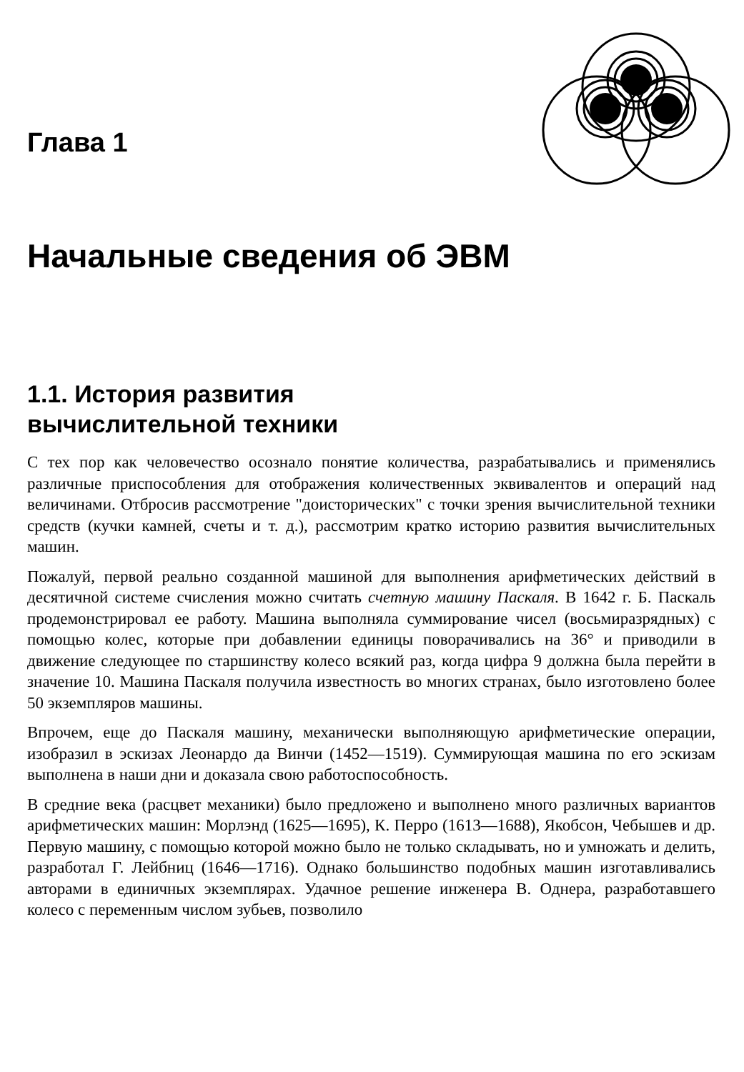Глава 1
Начальные сведения об ЭВМ
1.1. История развития
вычислительной техники
С тех пор как человечество осознало понятие количества, разрабатывались и применялись различные приспособления для отображения количественных эквивалентов и операций над величинами. Отбросив рассмотрение "доисторических" с точки зрения вычислительной техники средств (кучки камней, счеты и т. д.), рассмотрим кратко историю развития вычислительных машин.
Пожалуй, первой реально созданной машиной для выполнения арифметических действий в десятичной системе счисления можно считать счетную машину Паскаля. В 1642 г. Б. Паскаль продемонстрировал ее работу. Машина выполняла суммирование чисел (восьмиразрядных) с помощью колес, которые при добавлении единицы поворачивались на 36° и приводили в движение следующее по старшинству колесо всякий раз, когда цифра 9 должна была перейти в значение 10. Машина Паскаля получила известность во многих странах, было изготовлено более 50 экземпляров машины.
Впрочем, еще до Паскаля машину, механически выполняющую арифметические операции, изобразил в эскизах Леонардо да Винчи (1452—1519). Суммирующая машина по его эскизам выполнена в наши дни и доказала свою работоспособность.
В средние века (расцвет механики) было предложено и выполнено много различных вариантов арифметических машин: Морлэнд (1625—1695), К. Перро (1613—1688), Якобсон, Чебышев и др. Первую машину, с помощью которой можно было не только складывать, но и умножать и делить, разработал Г. Лейбниц (1646—1716). Однако большинство подобных машин изготавливались авторами в единичных экземплярах. Удачное решение инженера В. Однера, разработавшего колесо с переменным числом зубьев, позволило